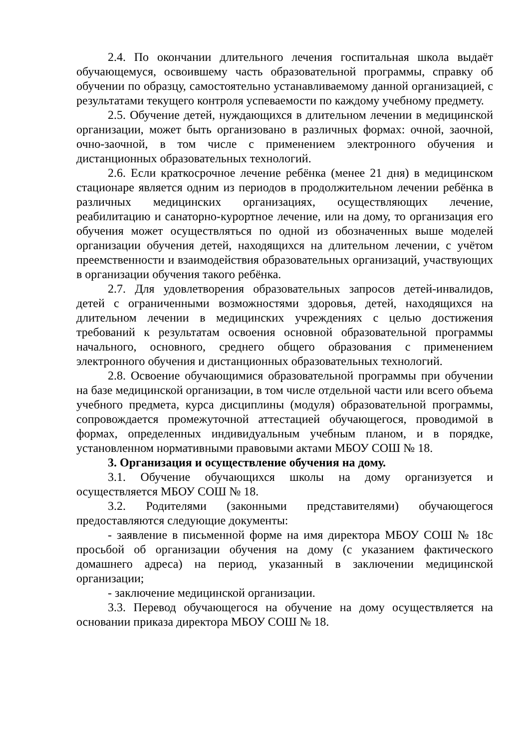2.4. По окончании длительного лечения госпитальная школа выдаёт обучающемуся, освоившему часть образовательной программы, справку об обучении по образцу, самостоятельно устанавливаемому данной организацией, с результатами текущего контроля успеваемости по каждому учебному предмету.
2.5. Обучение детей, нуждающихся в длительном лечении в медицинской организации, может быть организовано в различных формах: очной, заочной, очно-заочной, в том числе с применением электронного обучения и дистанционных образовательных технологий.
2.6. Если краткосрочное лечение ребёнка (менее 21 дня) в медицинском стационаре является одним из периодов в продолжительном лечении ребёнка в различных медицинских организациях, осуществляющих лечение, реабилитацию и санаторно-курортное лечение, или на дому, то организация его обучения может осуществляться по одной из обозначенных выше моделей организации обучения детей, находящихся на длительном лечении, с учётом преемственности и взаимодействия образовательных организаций, участвующих в организации обучения такого ребёнка.
2.7. Для удовлетворения образовательных запросов детей-инвалидов, детей с ограниченными возможностями здоровья, детей, находящихся на длительном лечении в медицинских учреждениях с целью достижения требований к результатам освоения основной образовательной программы начального, основного, среднего общего образования с применением электронного обучения и дистанционных образовательных технологий.
2.8. Освоение обучающимися образовательной программы при обучении на базе медицинской организации, в том числе отдельной части или всего объема учебного предмета, курса дисциплины (модуля) образовательной программы, сопровождается промежуточной аттестацией обучающегося, проводимой в формах, определенных индивидуальным учебным планом, и в порядке, установленном нормативными правовыми актами МБОУ СОШ № 18.
3. Организация и осуществление обучения на дому.
3.1. Обучение обучающихся школы на дому организуется и осуществляется МБОУ СОШ № 18.
3.2. Родителями (законными представителями) обучающегося предоставляются следующие документы:
- заявление в письменной форме на имя директора МБОУ СОШ № 18с просьбой об организации обучения на дому (с указанием фактического домашнего адреса) на период, указанный в заключении медицинской организации;
- заключение медицинской организации.
3.3. Перевод обучающегося на обучение на дому осуществляется на основании приказа директора МБОУ СОШ № 18.